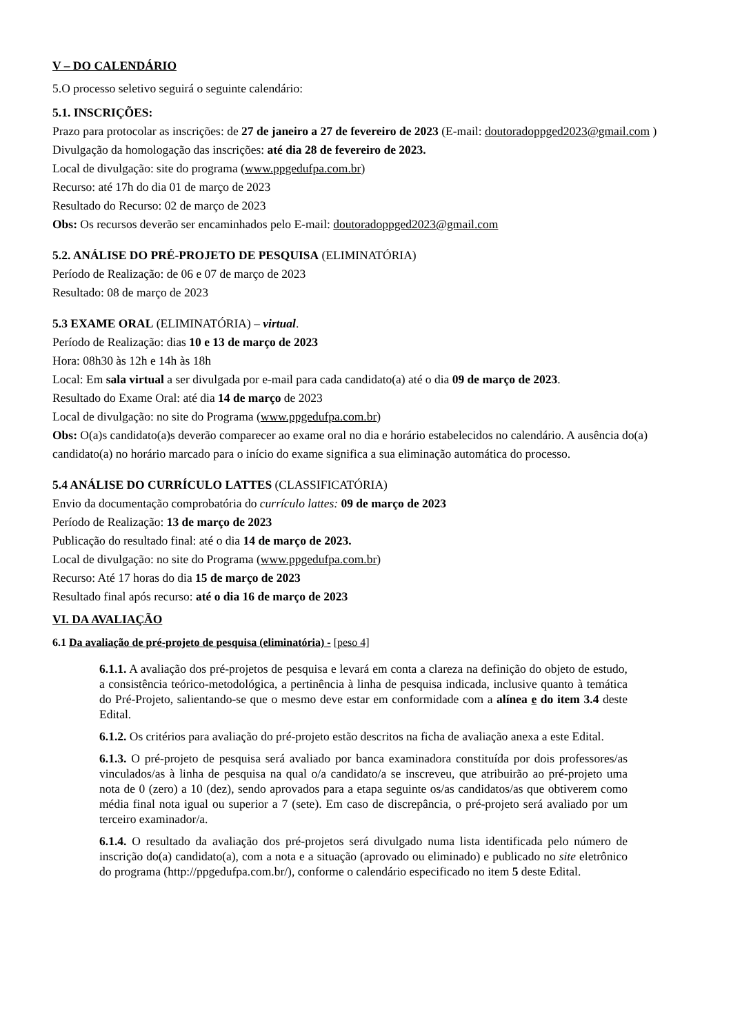V – DO CALENDÁRIO
5.O processo seletivo seguirá o seguinte calendário:
5.1. INSCRIÇÕES:
Prazo para protocolar as inscrições: de 27 de janeiro a 27 de fevereiro de 2023 (E-mail: doutoradoppged2023@gmail.com )
Divulgação da homologação das inscrições: até dia 28 de fevereiro de 2023.
Local de divulgação: site do programa (www.ppgedufpa.com.br)
Recurso: até 17h do dia 01 de março de 2023
Resultado do Recurso: 02 de março de 2023
Obs: Os recursos deverão ser encaminhados pelo E-mail: doutoradoppged2023@gmail.com
5.2. ANÁLISE DO PRÉ-PROJETO DE PESQUISA (ELIMINATÓRIA)
Período de Realização: de 06 e 07 de março de 2023
Resultado: 08 de março de 2023
5.3 EXAME ORAL (ELIMINATÓRIA) – virtual.
Período de Realização: dias 10 e 13 de março de 2023
Hora: 08h30 às 12h e 14h às 18h
Local: Em sala virtual a ser divulgada por e-mail para cada candidato(a) até o dia 09 de março de 2023.
Resultado do Exame Oral: até dia 14 de março de 2023
Local de divulgação: no site do Programa (www.ppgedufpa.com.br)
Obs: O(a)s candidato(a)s deverão comparecer ao exame oral no dia e horário estabelecidos no calendário. A ausência do(a) candidato(a) no horário marcado para o início do exame significa a sua eliminação automática do processo.
5.4 ANÁLISE DO CURRÍCULO LATTES (CLASSIFICATÓRIA)
Envio da documentação comprobatória do currículo lattes: 09 de março de 2023
Período de Realização: 13 de março de 2023
Publicação do resultado final: até o dia 14 de março de 2023.
Local de divulgação: no site do Programa (www.ppgedufpa.com.br)
Recurso: Até 17 horas do dia 15 de março de 2023
Resultado final após recurso: até o dia 16 de março de 2023
VI. DA AVALIAÇÃO
6.1 Da avaliação de pré-projeto de pesquisa (eliminatória) - [peso 4]
6.1.1. A avaliação dos pré-projetos de pesquisa e levará em conta a clareza na definição do objeto de estudo, a consistência teórico-metodológica, a pertinência à linha de pesquisa indicada, inclusive quanto à temática do Pré-Projeto, salientando-se que o mesmo deve estar em conformidade com a alínea e do item 3.4 deste Edital.
6.1.2. Os critérios para avaliação do pré-projeto estão descritos na ficha de avaliação anexa a este Edital.
6.1.3. O pré-projeto de pesquisa será avaliado por banca examinadora constituída por dois professores/as vinculados/as à linha de pesquisa na qual o/a candidato/a se inscreveu, que atribuirão ao pré-projeto uma nota de 0 (zero) a 10 (dez), sendo aprovados para a etapa seguinte os/as candidatos/as que obtiverem como média final nota igual ou superior a 7 (sete). Em caso de discrepância, o pré-projeto será avaliado por um terceiro examinador/a.
6.1.4. O resultado da avaliação dos pré-projetos será divulgado numa lista identificada pelo número de inscrição do(a) candidato(a), com a nota e a situação (aprovado ou eliminado) e publicado no site eletrônico do programa (http://ppgedufpa.com.br/), conforme o calendário especificado no item 5 deste Edital.